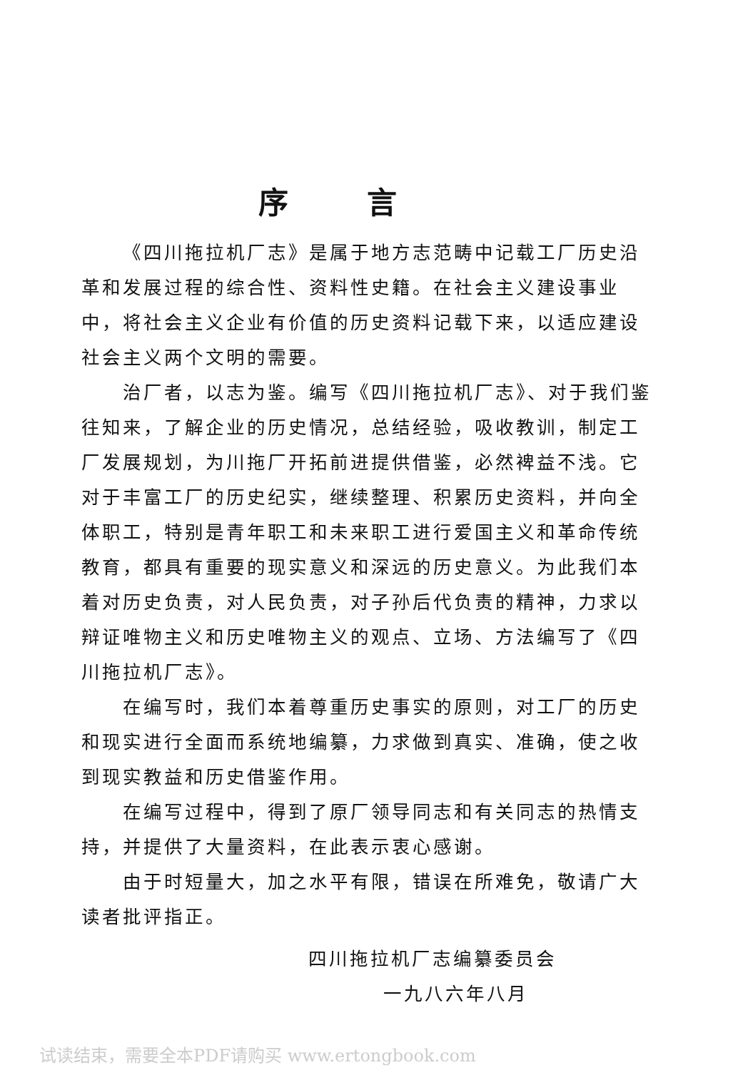序言
《四川拖拉机厂志》是属于地方志范畴中记载工厂历史沿革和发展过程的综合性、资料性史籍。在社会主义建设事业中，将社会主义企业有价值的历史资料记载下来，以适应建设社会主义两个文明的需要。
治厂者，以志为鉴。编写《四川拖拉机厂志》、对于我们鉴往知来，了解企业的历史情况，总结经验，吸收教训，制定工厂发展规划，为川拖厂开拓前进提供借鉴，必然裨益不浅。它对于丰富工厂的历史纪实，继续整理、积累历史资料，并向全体职工，特别是青年职工和未来职工进行爱国主义和革命传统教育，都具有重要的现实意义和深远的历史意义。为此我们本着对历史负责，对人民负责，对子孙后代负责的精神，力求以辩证唯物主义和历史唯物主义的观点、立场、方法编写了《四川拖拉机厂志》。
在编写时，我们本着尊重历史事实的原则，对工厂的历史和现实进行全面而系统地编纂，力求做到真实、准确，使之收到现实教益和历史借鉴作用。
在编写过程中，得到了原厂领导同志和有关同志的热情支持，并提供了大量资料，在此表示衷心感谢。
由于时短量大，加之水平有限，错误在所难免，敬请广大读者批评指正。
四川拖拉机厂志编纂委员会
一九八六年八月
试读结束，需要全本PDF请购买 www.ertongbook.com